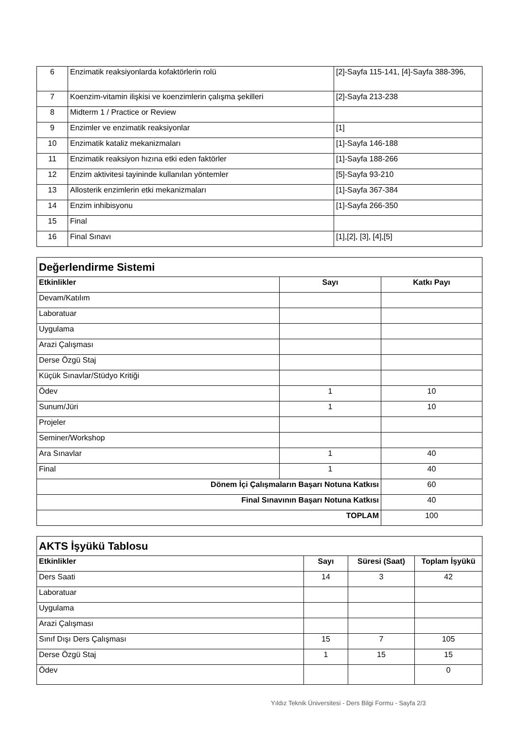| 6 | Enzimatik reaksiyonlarda kofaktörlerin rolü | [2]-Sayfa 115-141, [4]-Sayfa 388-396, |
| 7 | Koenzim-vitamin ilişkisi ve koenzimlerin çalışma şekilleri | [2]-Sayfa 213-238 |
| 8 | Midterm 1 / Practice or Review | |
| 9 | Enzimler ve enzimatik reaksiyonlar | [1] |
| 10 | Enzimatik kataliz mekanizmaları | [1]-Sayfa 146-188 |
| 11 | Enzimatik reaksiyon hızına etki eden faktörler | [1]-Sayfa 188-266 |
| 12 | Enzim aktivitesi tayininde kullanılan yöntemler | [5]-Sayfa 93-210 |
| 13 | Allosterik enzimlerin etki mekanizmaları | [1]-Sayfa 367-384 |
| 14 | Enzim inhibisyonu | [1]-Sayfa 266-350 |
| 15 | Final | |
| 16 | Final Sınavı | [1],[2], [3], [4],[5] |
| Değerlendirme Sistemi | | |
| Etkinlikler | Sayı | Katkı Payı |
| Devam/Katılım | | |
| Laboratuar | | |
| Uygulama | | |
| Arazi Çalışması | | |
| Derse Özgü Staj | | |
| Küçük Sınavlar/Stüdyo Kritiği | | |
| Ödev | 1 | 10 |
| Sunum/Jüri | 1 | 10 |
| Projeler | | |
| Seminer/Workshop | | |
| Ara Sınavlar | 1 | 40 |
| Final | 1 | 40 |
| Dönem İçi Çalışmaların Başarı Notuna Katkısı | | 60 |
| Final Sınavının Başarı Notuna Katkısı | | 40 |
| TOPLAM | | 100 |
| AKTS İşyükü Tablosu | | | |
| Etkinlikler | Sayı | Süresi (Saat) | Toplam İşyükü |
| Ders Saati | 14 | 3 | 42 |
| Laboratuar | | | |
| Uygulama | | | |
| Arazi Çalışması | | | |
| Sınıf Dışı Ders Çalışması | 15 | 7 | 105 |
| Derse Özgü Staj | 1 | 15 | 15 |
| Ödev | | | 0 |
Yıldız Teknik Üniversitesi - Ders Bilgi Formu - Sayfa 2/3